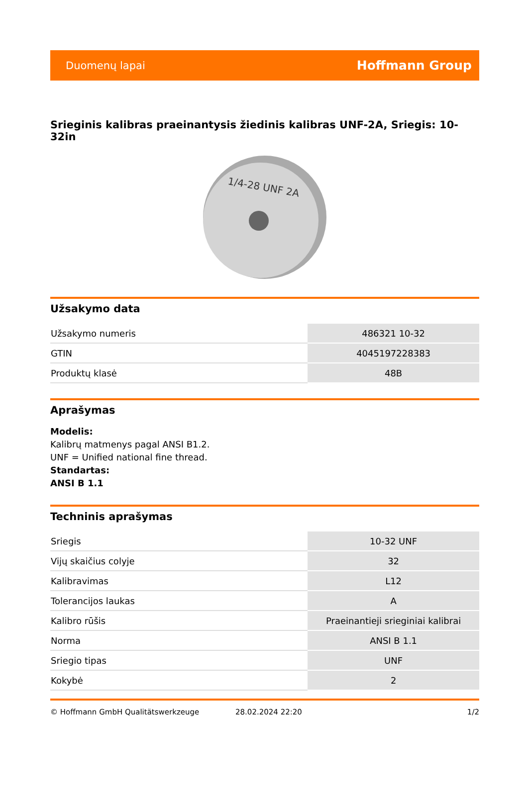Duomenų lapai Hoffmann Group
Srieginis kalibras praeinantysis žiedinis kalibras UNF-2A, Sriegis: 10-32in
1/4-28 UNF 2A
Užsakymo data
| Užsakymo numeris | 486321 10-32 |
| GTIN | 4045197228383 |
| Produktų klasė | 48B |
Aprašymas
Modelis:
Kalibrų matmenys pagal ANSI B1.2.
UNF = Unified national fine thread.
Standartas:
ANSI B 1.1
Techninis aprašymas
| Sriegis | 10-32 UNF |
| Vijų skaičius colyje | 32 |
| Kalibravimas | L12 |
| Tolerancijos laukas | A |
| Kalibro rūšis | Praeinantieji srieginiai kalibrai |
| Norma | ANSI B 1.1 |
| Sriegio tipas | UNF |
| Kokybė | 2 |
© Hoffmann GmbH Qualitätswerkzeuge 28.02.2024 22:20 1/2